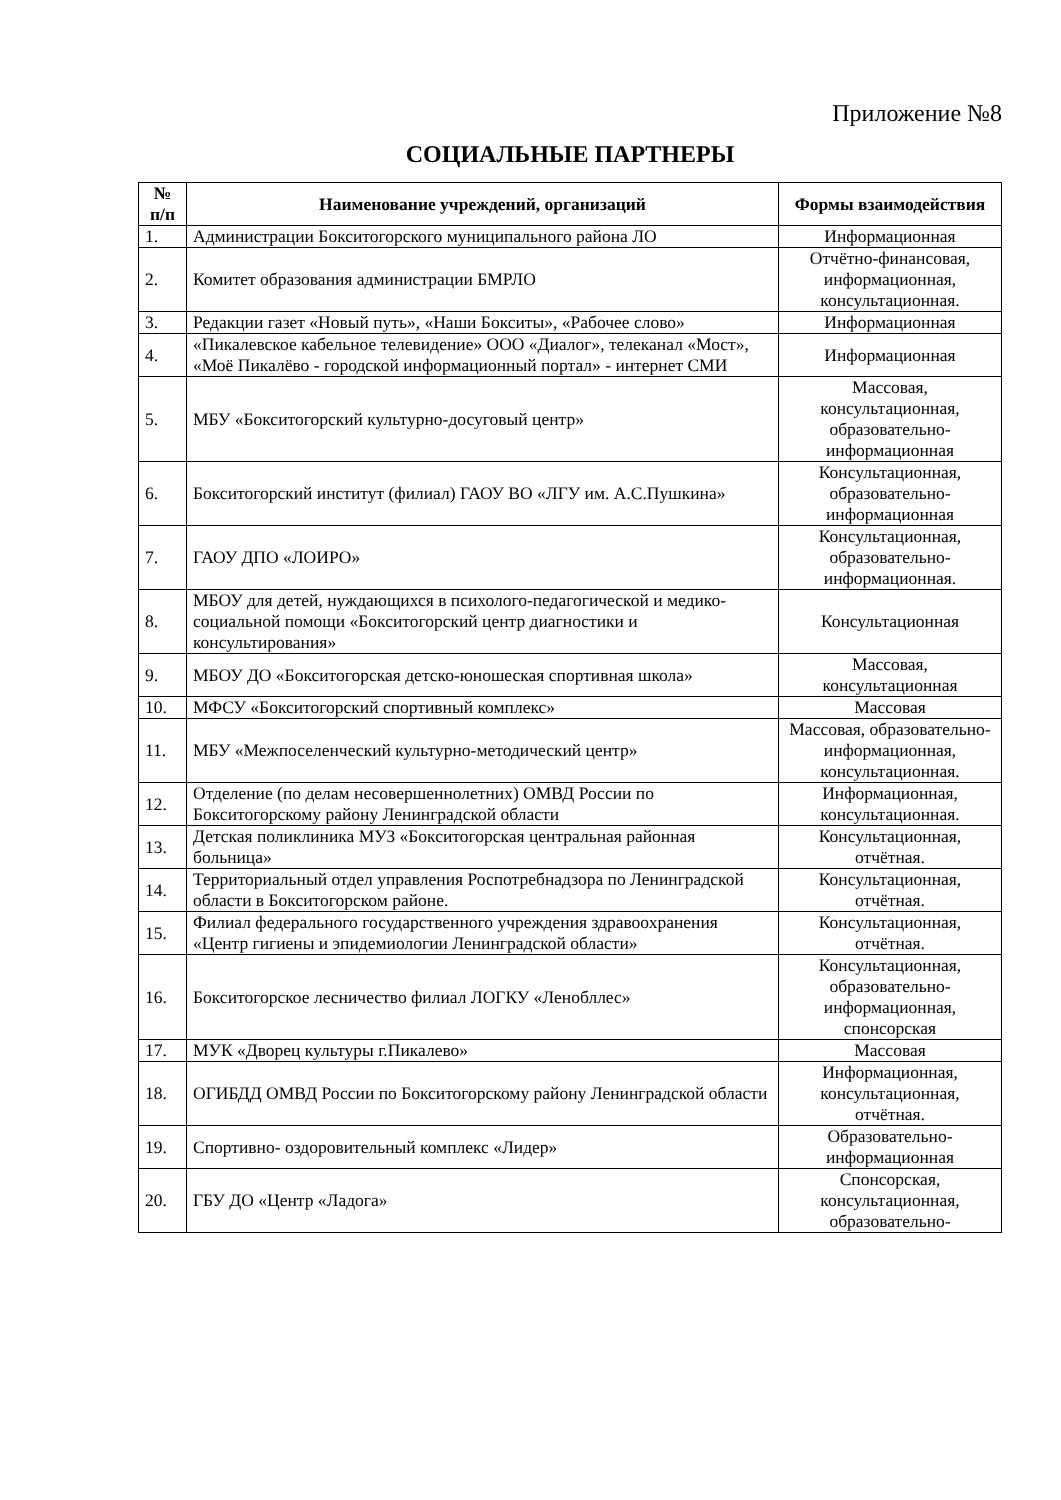Приложение №8
СОЦИАЛЬНЫЕ ПАРТНЕРЫ
| № п/п | Наименование учреждений, организаций | Формы взаимодействия |
| --- | --- | --- |
| 1. | Администрации Бокситогорского муниципального района ЛО | Информационная |
| 2. | Комитет образования администрации БМРЛО | Отчётно-финансовая, информационная, консультационная. |
| 3. | Редакции газет «Новый путь», «Наши Бокситы», «Рабочее слово» | Информационная |
| 4. | «Пикалевское кабельное телевидение» ООО «Диалог», телеканал «Мост», «Моё Пикалёво - городской информационный портал» - интернет СМИ | Информационная |
| 5. | МБУ «Бокситогорский культурно-досуговый центр» | Массовая, консультационная, образовательно-информационная |
| 6. | Бокситогорский институт (филиал) ГАОУ ВО «ЛГУ им. А.С.Пушкина» | Консультационная, образовательно-информационная |
| 7. | ГАОУ ДПО «ЛОИРО» | Консультационная, образовательно-информационная. |
| 8. | МБОУ для детей, нуждающихся в психолого-педагогической и медико-социальной помощи «Бокситогорский центр диагностики и консультирования» | Консультационная |
| 9. | МБОУ ДО «Бокситогорская детско-юношеская спортивная школа» | Массовая, консультационная |
| 10. | МФСУ «Бокситогорский спортивный комплекс» | Массовая |
| 11. | МБУ «Межпоселенческий культурно-методический центр» | Массовая, образовательно-информационная, консультационная. |
| 12. | Отделение (по делам несовершеннолетних) ОМВД России по Бокситогорскому району Ленинградской области | Информационная, консультационная. |
| 13. | Детская поликлиника МУЗ «Бокситогорская центральная районная больница» | Консультационная, отчётная. |
| 14. | Территориальный отдел управления Роспотребнадзора по Ленинградской области в Бокситогорском районе. | Консультационная, отчётная. |
| 15. | Филиал федерального государственного учреждения здравоохранения «Центр гигиены и эпидемиологии Ленинградской области» | Консультационная, отчётная. |
| 16. | Бокситогорское лесничество филиал ЛОГКУ «Ленобллес» | Консультационная, образовательно-информационная, спонсорская |
| 17. | МУК «Дворец культуры г.Пикалево» | Массовая |
| 18. | ОГИБДД ОМВД России по Бокситогорскому району Ленинградской области | Информационная, консультационная, отчётная. |
| 19. | Спортивно- оздоровительный комплекс «Лидер» | Образовательно-информационная |
| 20. | ГБУ ДО «Центр «Ладога» | Спонсорская, консультационная, образовательно- |